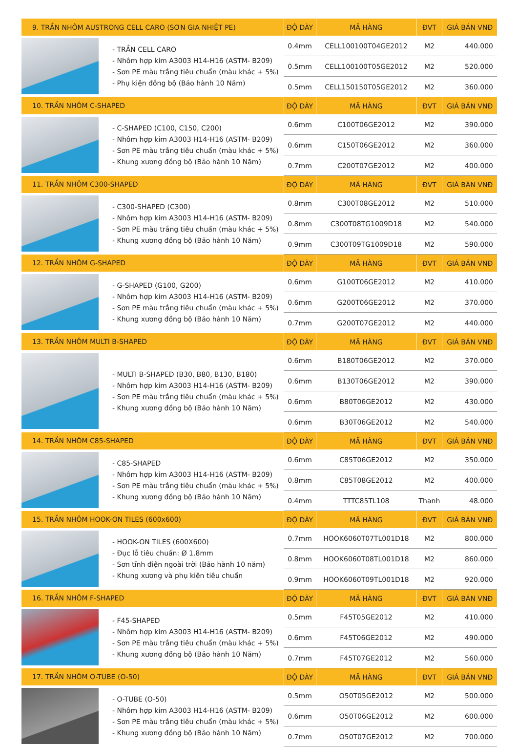| 9. TRẦN NHÔM AUSTRONG CELL CARO (SƠN GIA NHIỆT PE) | | ĐỘ DÀY | MÃ HÀNG | ĐVT | GIÁ BÁN VNĐ |
| --- | --- | --- | --- | --- | --- |
| | - TRẦN CELL CARO - Nhôm hợp kim A3003 H14-H16 (ASTM- B209) - Sơn PE màu trắng tiêu chuẩn (màu khác + 5%) - Phụ kiện đồng bộ (Bảo hành 10 Năm) | 0.4mm | CELL100100T04GE2012 | M2 | 440.000 |
| | | 0.5mm | CELL100100T05GE2012 | M2 | 520.000 |
| | | 0.5mm | CELL150150T05GE2012 | M2 | 360.000 |
| 10. TRẦN NHÔM C-SHAPED | | ĐỘ DÀY | MÃ HÀNG | ĐVT | GIÁ BÁN VNĐ |
| | - C-SHAPED (C100, C150, C200) - Nhôm hợp kim A3003 H14-H16 (ASTM- B209) - Sơn PE màu trắng tiêu chuẩn (màu khác + 5%) - Khung xương đồng bộ (Bảo hành 10 Năm) | 0.6mm | C100T06GE2012 | M2 | 390.000 |
| | | 0.6mm | C150T06GE2012 | M2 | 360.000 |
| | | 0.7mm | C200T07GE2012 | M2 | 400.000 |
| 11. TRẦN NHÔM C300-SHAPED | | ĐỘ DÀY | MÃ HÀNG | ĐVT | GIÁ BÁN VNĐ |
| | - C300-SHAPED (C300) - Nhôm hợp kim A3003 H14-H16 (ASTM- B209) - Sơn PE màu trắng tiêu chuẩn (màu khác + 5%) - Khung xương đồng bộ (Bảo hành 10 Năm) | 0.8mm | C300T08GE2012 | M2 | 510.000 |
| | | 0.8mm | C300T08TG1009D18 | M2 | 540.000 |
| | | 0.9mm | C300T09TG1009D18 | M2 | 590.000 |
| 12. TRẦN NHÔM G-SHAPED | | ĐỘ DÀY | MÃ HÀNG | ĐVT | GIÁ BÁN VNĐ |
| | - G-SHAPED (G100, G200) - Nhôm hợp kim A3003 H14-H16 (ASTM- B209) - Sơn PE màu trắng tiêu chuẩn (màu khác + 5%) - Khung xương đồng bộ (Bảo hành 10 Năm) | 0.6mm | G100T06GE2012 | M2 | 410.000 |
| | | 0.6mm | G200T06GE2012 | M2 | 370.000 |
| | | 0.7mm | G200T07GE2012 | M2 | 440.000 |
| 13. TRẦN NHÔM MULTI B-SHAPED | | ĐỘ DÀY | MÃ HÀNG | ĐVT | GIÁ BÁN VNĐ |
| | - MULTI B-SHAPED (B30, B80, B130, B180) - Nhôm hợp kim A3003 H14-H16 (ASTM- B209) - Sơn PE màu trắng tiêu chuẩn (màu khác + 5%) - Khung xương đồng bộ (Bảo hành 10 Năm) | 0.6mm | B180T06GE2012 | M2 | 370.000 |
| | | 0.6mm | B130T06GE2012 | M2 | 390.000 |
| | | 0.6mm | B80T06GE2012 | M2 | 430.000 |
| | | 0.6mm | B30T06GE2012 | M2 | 540.000 |
| 14. TRẦN NHÔM C85-SHAPED | | ĐỘ DÀY | MÃ HÀNG | ĐVT | GIÁ BÁN VNĐ |
| | - C85-SHAPED - Nhôm hợp kim A3003 H14-H16 (ASTM- B209) - Sơn PE màu trắng tiêu chuẩn (màu khác + 5%) - Khung xương đồng bộ (Bảo hành 10 Năm) | 0.6mm | C85T06GE2012 | M2 | 350.000 |
| | | 0.8mm | C85T08GE2012 | M2 | 400.000 |
| | | 0.4mm | TTTC85TL108 | Thanh | 48.000 |
| 15. TRẦN NHÔM HOOK-ON TILES (600x600) | | ĐỘ DÀY | MÃ HÀNG | ĐVT | GIÁ BÁN VNĐ |
| | - HOOK-ON TILES (600X600) - Đục lỗ tiêu chuẩn: Ø 1.8mm - Sơn tĩnh điện ngoài trời (Bảo hành 10 năm) - Khung xương và phụ kiện tiêu chuẩn | 0.7mm | HOOK6060T07TL001D18 | M2 | 800.000 |
| | | 0.8mm | HOOK6060T08TL001D18 | M2 | 860.000 |
| | | 0.9mm | HOOK6060T09TL001D18 | M2 | 920.000 |
| 16. TRẦN NHÔM F-SHAPED | | ĐỘ DÀY | MÃ HÀNG | ĐVT | GIÁ BÁN VNĐ |
| | - F45-SHAPED - Nhôm hợp kim A3003 H14-H16 (ASTM- B209) - Sơn PE màu trắng tiêu chuẩn (màu khác + 5%) - Khung xương đồng bộ (Bảo hành 10 Năm) | 0.5mm | F45T05GE2012 | M2 | 410.000 |
| | | 0.6mm | F45T06GE2012 | M2 | 490.000 |
| | | 0.7mm | F45T07GE2012 | M2 | 560.000 |
| 17. TRẦN NHÔM O-TUBE (O-50) | | ĐỘ DÀY | MÃ HÀNG | ĐVT | GIÁ BÁN VNĐ |
| | - O-TUBE (O-50) - Nhôm hợp kim A3003 H14-H16 (ASTM- B209) - Sơn PE màu trắng tiêu chuẩn (màu khác + 5%) - Khung xương đồng bộ (Bảo hành 10 Năm) | 0.5mm | O50T05GE2012 | M2 | 500.000 |
| | | 0.6mm | O50T06GE2012 | M2 | 600.000 |
| | | 0.7mm | O50T07GE2012 | M2 | 700.000 |